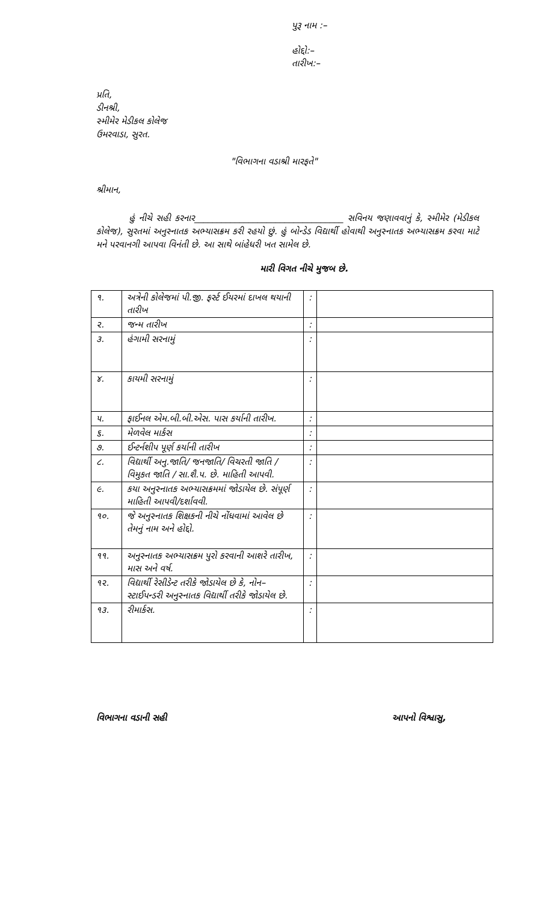પુરૂ નામ :–
હોદ્દો:–
તારીખ:–
પ્રતિ,
ડીનશ્રી,
સ્મીમેર મેડીકલ કોલેજ
ઉમરવાડા, સુરત.
"વિભાગના વડાશ્રી મારફતે"
શ્રીમાન,
હું નીચે સહી કરનાર_________________________________ સવિનય જણાવવાનું કે, સ્મીમેર (મેડીકલ કોલેજ), સુરતમાં અનુસ્નાતક અભ્યાસક્રમ કરી રહયો છું. હું બોન્ડેડ વિદ્યાર્થી હોવાથી અનુસ્નાતક અભ્યાસક્રમ કરવા માટે મને પરવાનગી આપવા વિનંતી છે. આ સાથે બાંહેધરી ખત સામેલ છે.
મારી વિગત નીચે મુજબ છે.
| ૧. | અત્રેની કોલેજમાં પી.જી. ફર્સ્ટ ઈયરમાં દાખલ થયાની તારીખ | : | |
| ૨. | જન્મ તારીખ | : | |
| ૩. | હંગામી સરનામું | : | |
| ૪. | કાયમી સરનામું | : | |
| ૫. | ફાઈનલ એમ.બી.બી.એસ. પાસ કર્યાની તારીખ. | : | |
| ૬. | મેળવેલ માર્કસ | : | |
| ૭. | ઈન્ટર્નશીપ પૂર્ણ કર્યાની તારીખ | : | |
| ૮. | વિદ્યાર્થી અનુ.જાતિ/ જનજાતિ/ વિચરતી જાતિ / વિમુકત જાતિ / સા.શૈ.પ. છે. માહિતી આપવી. | : | |
| ૯. | કયા અનુસ્નાતક અભ્યાસક્રમમાં જોડાયેલ છે. સંપૂર્ણ માહિતી આપવી/દર્શાવવી. | : | |
| ૧૦. | જે અનુસ્નાતક શિક્ષકની નીચે નોંધવામાં આવેલ છે તેમનું નામ અને હોદ્દો. | : | |
| ૧૧. | અનુસ્નાતક અભ્યાસક્રમ પુરો કરવાની આશરે તારીખ, માસ અને વર્ષ. | : | |
| ૧૨. | વિદ્યાર્થી રેસીડેન્ટ તરીકે જોડાયેલ છે કે, નોન–સ્ટાઈપન્ડરી અનુસ્નાતક વિદ્યાર્થી તરીકે જોડાયેલ છે. | : | |
| ૧૩. | રીમાર્કસ. | : | |
વિભાગના વડાની સહી આપનો વિશ્વાસુ,